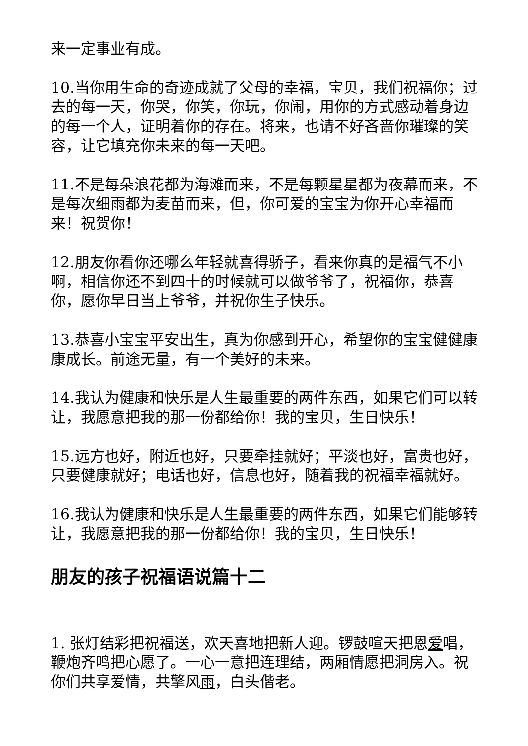来一定事业有成。
10.当你用生命的奇迹成就了父母的幸福，宝贝，我们祝福你；过去的每一天，你哭，你笑，你玩，你闹，用你的方式感动着身边的每一个人，证明着你的存在。将来，也请不好吝啬你璀璨的笑容，让它填充你未来的每一天吧。
11.不是每朵浪花都为海滩而来，不是每颗星星都为夜幕而来，不是每次细雨都为麦苗而来，但，你可爱的宝宝为你开心幸福而来！祝贺你！
12.朋友你看你还哪么年轻就喜得骄子，看来你真的是福气不小啊，相信你还不到四十的时候就可以做爷爷了，祝福你，恭喜你，愿你早日当上爷爷，并祝你生子快乐。
13.恭喜小宝宝平安出生，真为你感到开心，希望你的宝宝健健康康成长。前途无量，有一个美好的未来。
14.我认为健康和快乐是人生最重要的两件东西，如果它们可以转让，我愿意把我的那一份都给你！我的宝贝，生日快乐！
15.远方也好，附近也好，只要牵挂就好；平淡也好，富贵也好，只要健康就好；电话也好，信息也好，随着我的祝福幸福就好。
16.我认为健康和快乐是人生最重要的两件东西，如果它们能够转让，我愿意把我的那一份都给你！我的宝贝，生日快乐！
朋友的孩子祝福语说篇十二
1. 张灯结彩把祝福送，欢天喜地把新人迎。锣鼓喧天把恩爱唱，鞭炮齐鸣把心愿了。一心一意把连理结，两厢情愿把洞房入。祝你们共享爱情，共擎风雨，白头偕老。